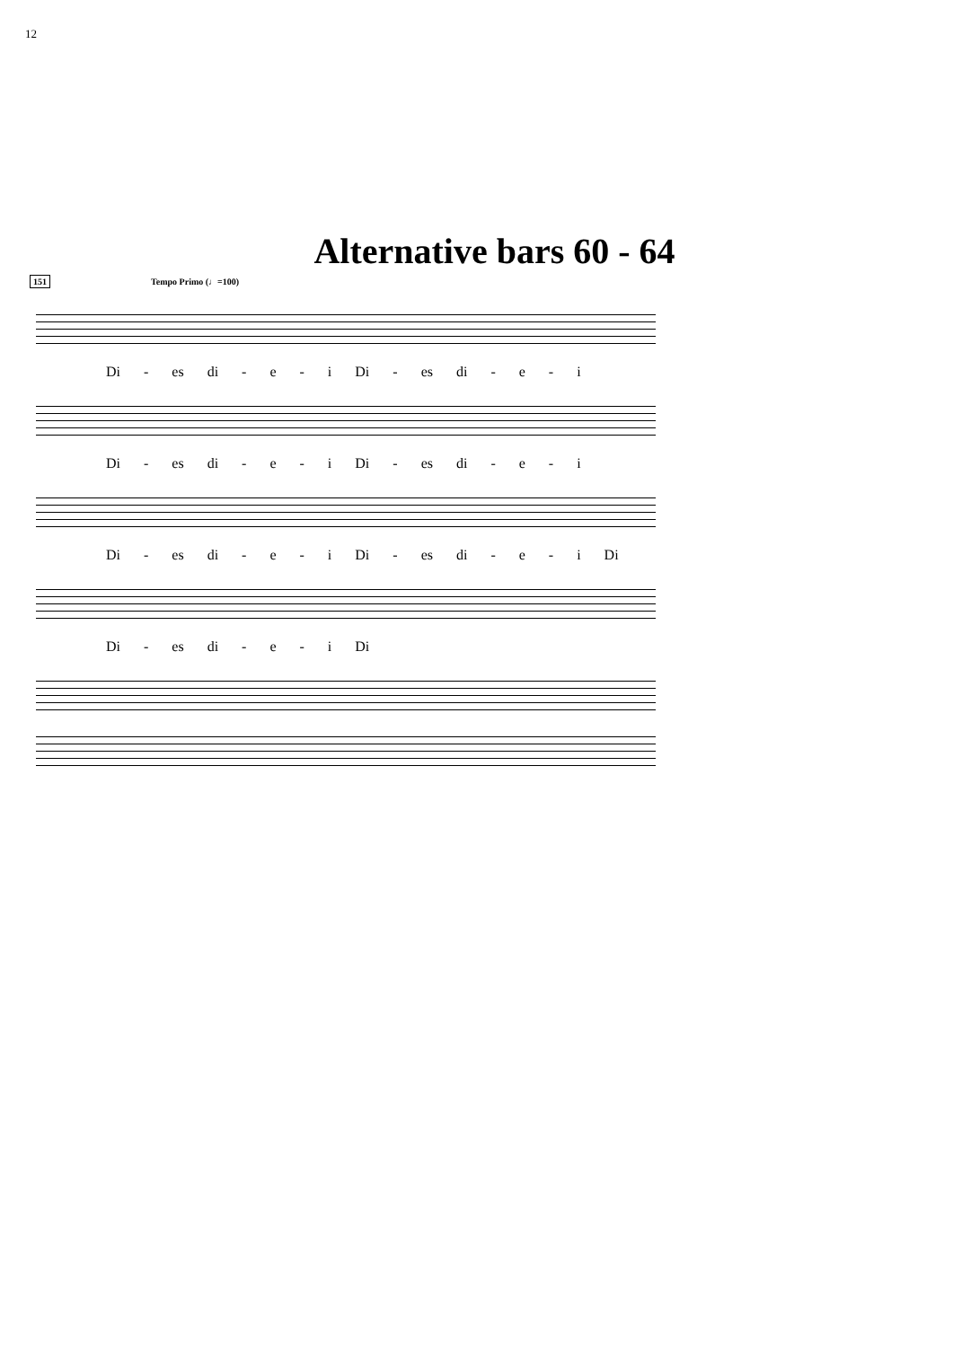12
Alternative bars 60 - 64
151 Tempo Primo (♩=100)
Di - es di - e - i Di - es di - e - i
Di - es di - e - i Di - es di - e - i
Di - es di - e - i Di - es di - e - i Di
Di - es di - e - i Di